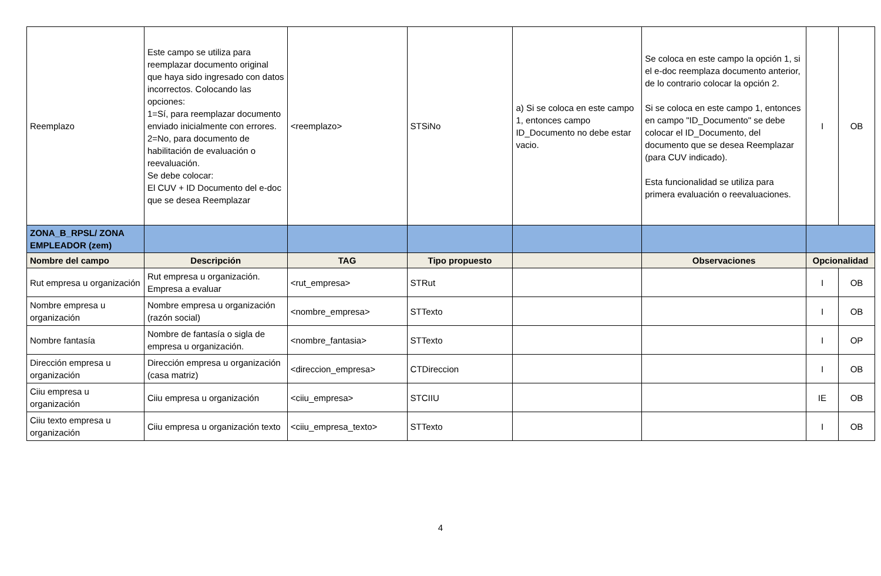| Reemplazo | Este campo se utiliza para reemplazar documento original que haya sido ingresado con datos incorrectos. Colocando las opciones: 1=Sí, para reemplazar documento enviado inicialmente con errores. 2=No, para documento de habilitación de evaluación o reevaluación. Se debe colocar: El CUV + ID Documento del e-doc que se desea Reemplazar | <reemplazo> | STSiNo | a) Si se coloca en este campo 1, entonces campo ID_Documento no debe estar vacio. | Se coloca en este campo la opción 1, si el e-doc reemplaza documento anterior, de lo contrario colocar la opción 2. Si se coloca en este campo 1, entonces en campo "ID_Documento" se debe colocar el ID_Documento, del documento que se desea Reemplazar (para CUV indicado). Esta funcionalidad se utiliza para primera evaluación o reevaluaciones. | I | OB |
| ZONA_B_RPSL/ ZONA EMPLEADOR (zem) | | | | | | | |
| Nombre del campo | Descripción | TAG | Tipo propuesto | | Observaciones | Opcionalidad | |
| Rut empresa u organización | Rut empresa u organización. Empresa a evaluar | <rut_empresa> | STRut | | | I | OB |
| Nombre empresa u organización | Nombre empresa u organización (razón social) | <nombre_empresa> | STTexto | | | I | OB |
| Nombre fantasía | Nombre de fantasía o sigla de empresa u organización. | <nombre_fantasia> | STTexto | | | I | OP |
| Dirección empresa u organización | Dirección empresa u organización (casa matriz) | <direccion_empresa> | CTDireccion | | | I | OB |
| Ciiu empresa u organización | Ciiu empresa u organización | <ciiu_empresa> | STCIIU | | | IE | OB |
| Ciiu texto empresa u organización | Ciiu empresa u organización texto | <ciiu_empresa_texto> | STTexto | | | I | OB |
4